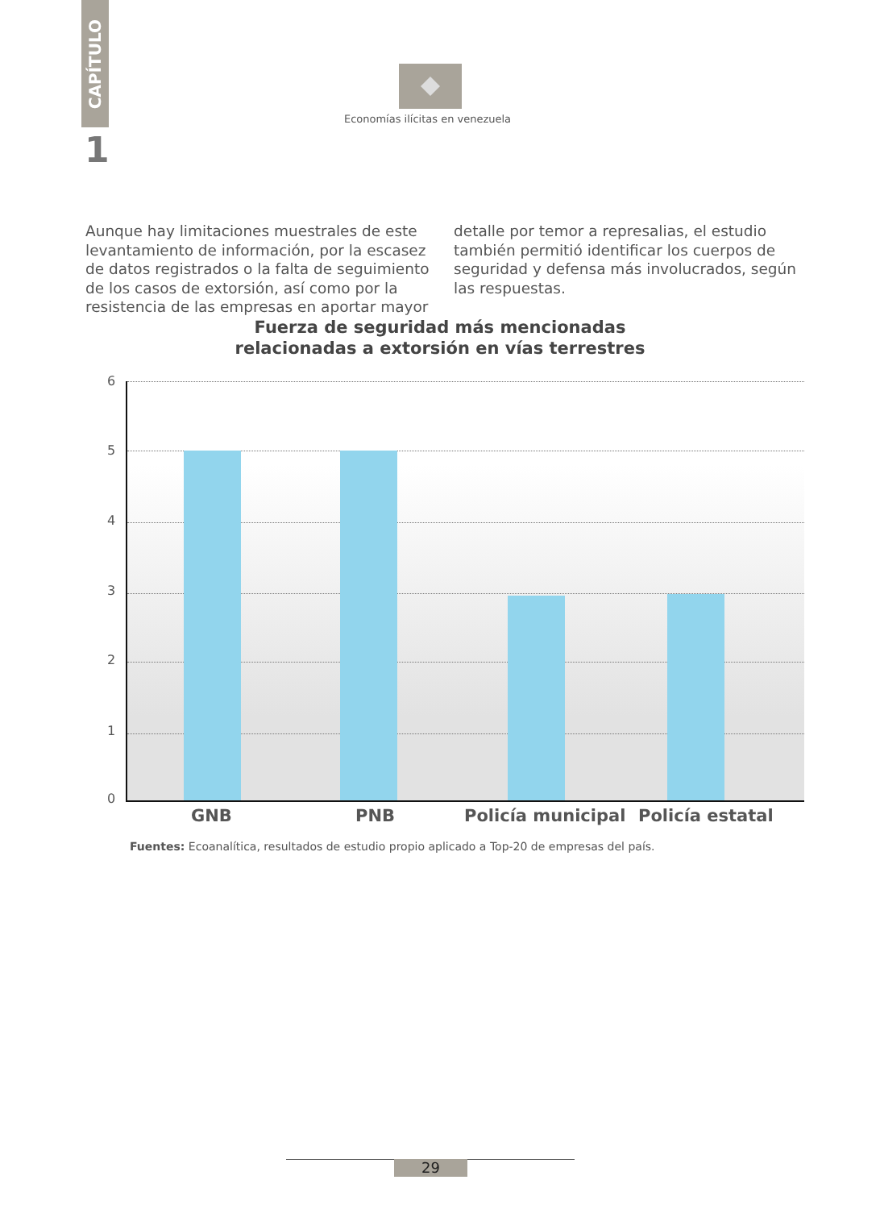CAPÍTULO
1
Economías ilícitas en venezuela
Aunque hay limitaciones muestrales de este levantamiento de información, por la escasez de datos registrados o la falta de seguimiento de los casos de extorsión, así como por la resistencia de las empresas en aportar mayor detalle por temor a represalias, el estudio también permitió identificar los cuerpos de seguridad y defensa más involucrados, según las respuestas.
Fuerza de seguridad más mencionadas
relacionadas a extorsión en vías terrestres
6
5
4
3
2
1
0
GNB PNB Policía municipal Policía estatal
Fuentes: Ecoanalítica, resultados de estudio propio aplicado a Top-20 de empresas del país.
29